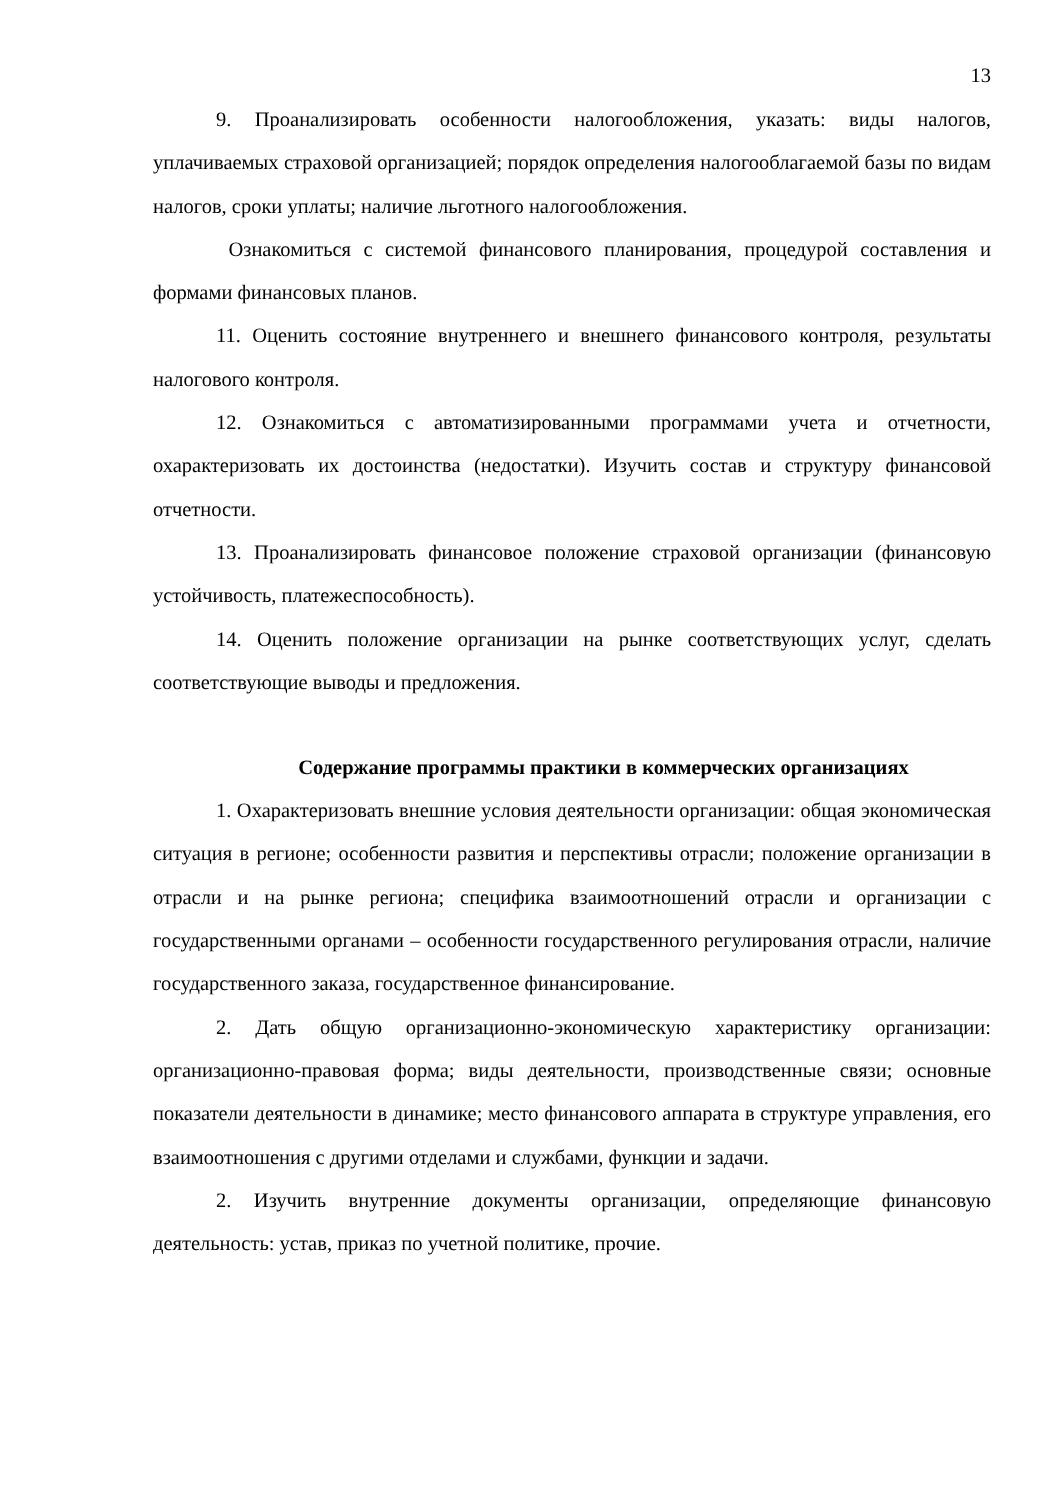13
9. Проанализировать особенности налогообложения, указать: виды налогов, уплачиваемых страховой организацией; порядок определения налогооблагаемой базы по видам налогов, сроки уплаты; наличие льготного налогообложения.
Ознакомиться с системой финансового планирования, процедурой составления и формами финансовых планов.
11. Оценить состояние внутреннего и внешнего финансового контроля, результаты налогового контроля.
12. Ознакомиться с автоматизированными программами учета и отчетности, охарактеризовать их достоинства (недостатки). Изучить состав и структуру финансовой отчетности.
13. Проанализировать финансовое положение страховой организации (финансовую устойчивость, платежеспособность).
14. Оценить положение организации на рынке соответствующих услуг, сделать соответствующие выводы и предложения.
Содержание программы практики в коммерческих организациях
1. Охарактеризовать внешние условия деятельности организации: общая экономическая ситуация в регионе; особенности развития и перспективы отрасли; положение организации в отрасли и на рынке региона; специфика взаимоотношений отрасли и организации с государственными органами – особенности государственного регулирования отрасли, наличие государственного заказа, государственное финансирование.
2. Дать общую организационно-экономическую характеристику организации: организационно-правовая форма; виды деятельности, производственные связи; основные показатели деятельности в динамике; место финансового аппарата в структуре управления, его взаимоотношения с другими отделами и службами, функции и задачи.
2. Изучить внутренние документы организации, определяющие финансовую деятельность: устав, приказ по учетной политике, прочие.